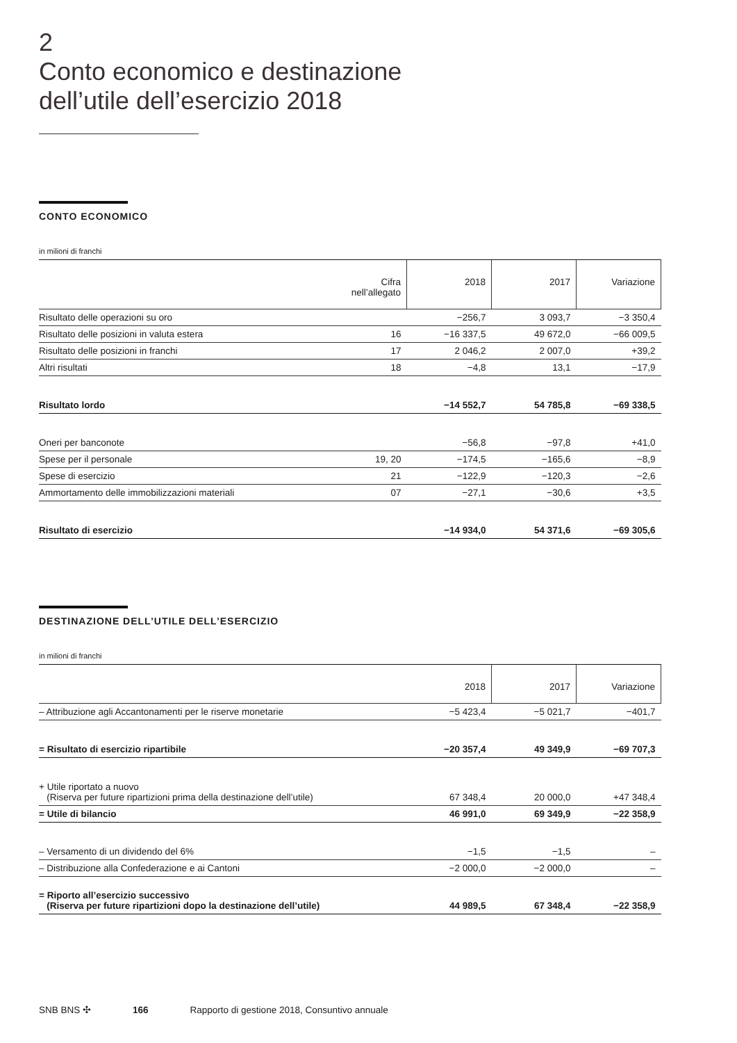2
Conto economico e destinazione
dell’utile dell’esercizio 2018
CONTO ECONOMICO
in milioni di franchi
| | Cifra nell’allegato | 2018 | 2017 | Variazione |
| --- | --- | --- | --- | --- |
| Risultato delle operazioni su oro | | −256,7 | 3 093,7 | −3 350,4 |
| Risultato delle posizioni in valuta estera | 16 | −16 337,5 | 49 672,0 | −66 009,5 |
| Risultato delle posizioni in franchi | 17 | 2 046,2 | 2 007,0 | +39,2 |
| Altri risultati | 18 | −4,8 | 13,1 | −17,9 |
| Risultato lordo | | −14 552,7 | 54 785,8 | −69 338,5 |
| Oneri per banconote | | −56,8 | −97,8 | +41,0 |
| Spese per il personale | 19, 20 | −174,5 | −165,6 | −8,9 |
| Spese di esercizio | 21 | −122,9 | −120,3 | −2,6 |
| Ammortamento delle immobilizzazioni materiali | 07 | −27,1 | −30,6 | +3,5 |
| Risultato di esercizio | | −14 934,0 | 54 371,6 | −69 305,6 |
DESTINAZIONE DELL’UTILE DELL’ESERCIZIO
in milioni di franchi
| | 2018 | 2017 | Variazione |
| --- | --- | --- | --- |
| – Attribuzione agli Accantonamenti per le riserve monetarie | −5 423,4 | −5 021,7 | −401,7 |
| = Risultato di esercizio ripartibile | −20 357,4 | 49 349,9 | −69 707,3 |
| + Utile riportato a nuovo (Riserva per future ripartizioni prima della destinazione dell’utile) | 67 348,4 | 20 000,0 | +47 348,4 |
| = Utile di bilancio | 46 991,0 | 69 349,9 | −22 358,9 |
| – Versamento di un dividendo del 6% | −1,5 | −1,5 | – |
| – Distribuzione alla Confederazione e ai Cantoni | −2 000,0 | −2 000,0 | – |
| = Riporto all’esercizio successivo (Riserva per future ripartizioni dopo la destinazione dell’utile) | 44 989,5 | 67 348,4 | −22 358,9 |
SNB BNS ✣ 166 Rapporto di gestione 2018, Consuntivo annuale